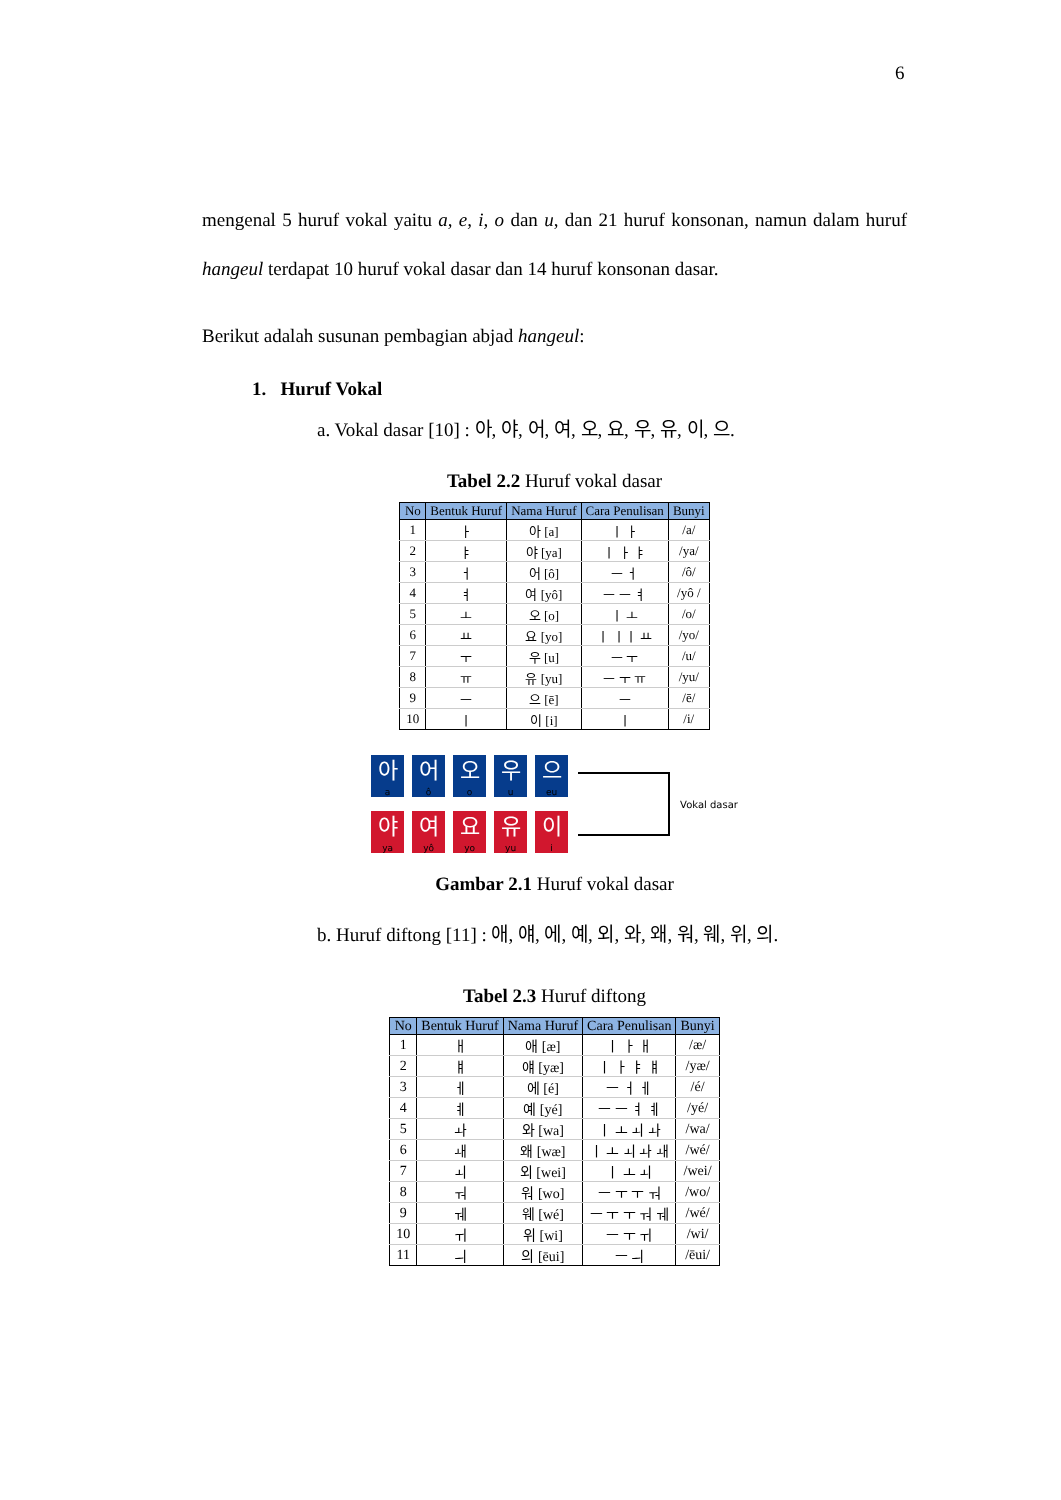6
mengenal 5 huruf vokal yaitu a, e, i, o dan u, dan 21 huruf konsonan, namun dalam huruf hangeul terdapat 10 huruf vokal dasar dan 14 huruf konsonan dasar.
Berikut adalah susunan pembagian abjad hangeul:
1. Huruf Vokal
a. Vokal dasar [10] : 아, 야, 어, 여, 오, 요, 우, 유, 이, 으.
Tabel 2.2 Huruf vokal dasar
| No | Bentuk Huruf | Nama Huruf | Cara Penulisan | Bunyi |
| --- | --- | --- | --- | --- |
| 1 | ㅏ | 아 [a] | ㅣ ㅏ | /a/ |
| 2 | ㅑ | 야 [ya] | ㅣ ㅏ ㅑ | /ya/ |
| 3 | ㅓ | 어 [ô] | ㅡ ㅓ | /ô/ |
| 4 | ㅕ | 여 [yô] | ㅡ ㅡ ㅕ | /yô / |
| 5 | ㅗ | 오 [o] | ㅣ ㅗ | /o/ |
| 6 | ㅛ | 요 [yo] | ㅣ ㅣㅣ ㅛ | /yo/ |
| 7 | ㅜ | 우 [u] | ㅡ ㅜ | /u/ |
| 8 | ㅠ | 유 [yu] | ㅡ ㅜ ㅠ | /yu/ |
| 9 | ㅡ | 으 [ē] | ㅡ | /ē/ |
| 10 | ㅣ | 이 [i] | ㅣ | /i/ |
아
a
어
ô
오
o
우
u
으
eu
야
ya
여
yô
요
yo
유
yu
이
i
Vokal dasar
Gambar 2.1 Huruf vokal dasar
b. Huruf diftong [11] : 애, 얘, 에, 예, 외, 와, 왜, 워, 웨, 위, 의.
Tabel 2.3 Huruf diftong
| No | Bentuk Huruf | Nama Huruf | Cara Penulisan | Bunyi |
| --- | --- | --- | --- | --- |
| 1 | ㅐ | 애 [æ] | ㅣ ㅏ ㅐ | /æ/ |
| 2 | ㅒ | 얘 [yæ] | ㅣ ㅏ ㅑ ㅒ | /yæ/ |
| 3 | ㅔ | 에 [é] | ㅡ ㅓ ㅔ | /é/ |
| 4 | ㅖ | 예 [yé] | ㅡ ㅡ ㅕ ㅖ | /yé/ |
| 5 | ㅘ | 와 [wa] | ㅣ ㅗ ㅚ ㅘ | /wa/ |
| 6 | ㅙ | 왜 [wæ] | ㅣ ㅗ ㅚ ㅘ ㅙ | /wé/ |
| 7 | ㅚ | 외 [wei] | ㅣ ㅗ ㅚ | /wei/ |
| 8 | ㅝ | 워 [wo] | ㅡ ㅜ ㅜ ㅝ | /wo/ |
| 9 | ㅞ | 웨 [wé] | ㅡ ㅜ ㅜ ㅝ ㅞ | /wé/ |
| 10 | ㅟ | 위 [wi] | ㅡ ㅜ ㅟ | /wi/ |
| 11 | ㅢ | 의 [ēui] | ㅡ ㅢ | /ēui/ |